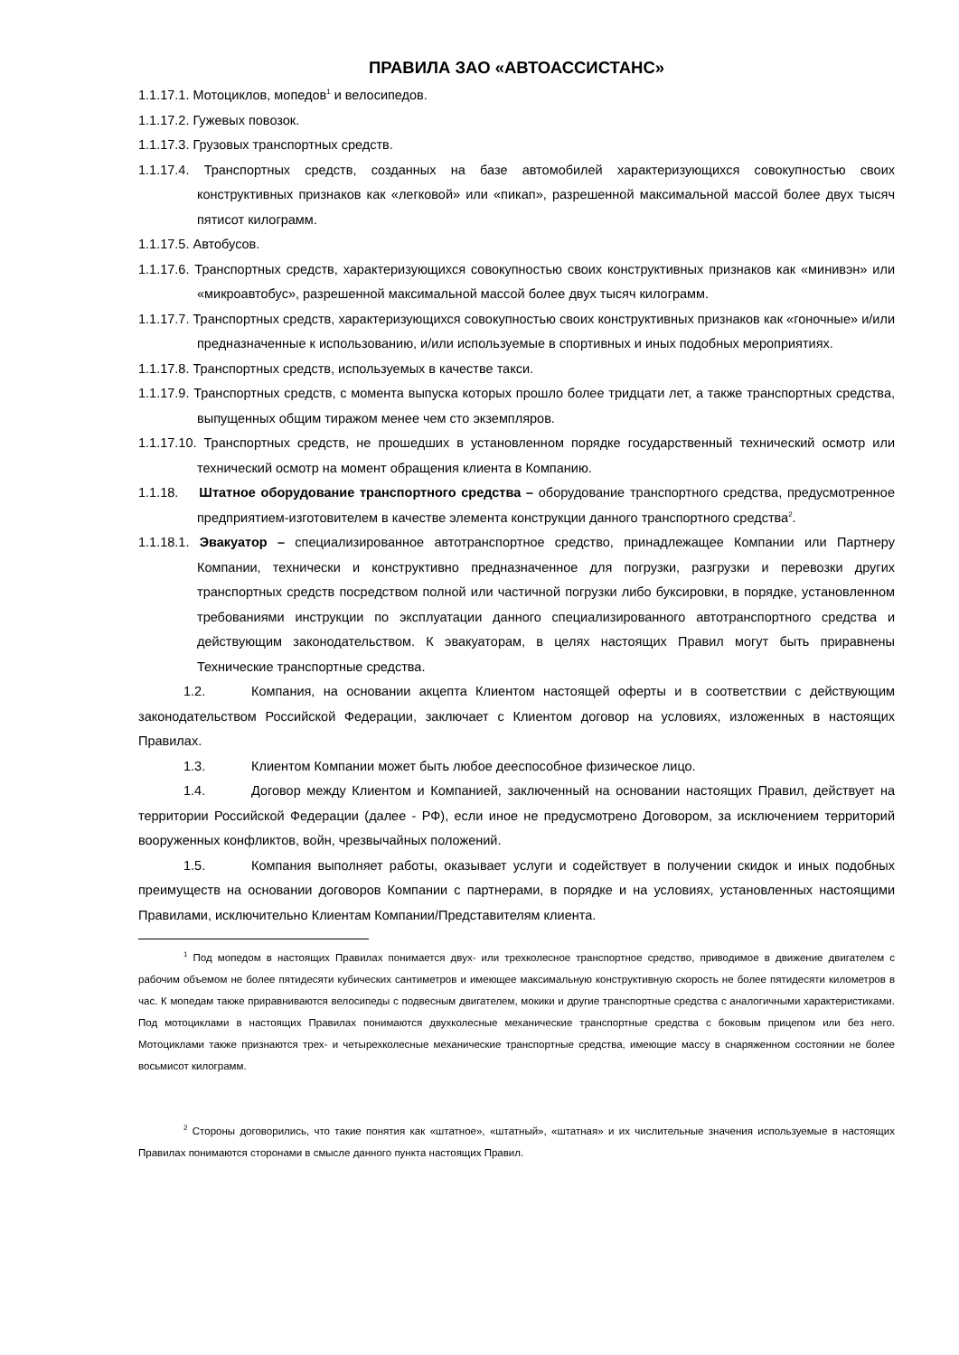ПРАВИЛА ЗАО «АВТОАССИСТАНС»
1.1.17.1. Мотоциклов, мопедов<sup>1</sup> и велосипедов.
1.1.17.2. Гужевых повозок.
1.1.17.3. Грузовых транспортных средств.
1.1.17.4. Транспортных средств, созданных на базе автомобилей характеризующихся совокупностью своих конструктивных признаков как «легковой» или «пикап», разрешенной максимальной массой более двух тысяч пятисот килограмм.
1.1.17.5. Автобусов.
1.1.17.6. Транспортных средств, характеризующихся совокупностью своих конструктивных признаков как «минивэн» или «микроавтобус», разрешенной максимальной массой более двух тысяч килограмм.
1.1.17.7. Транспортных средств, характеризующихся совокупностью своих конструктивных признаков как «гоночные» и/или предназначенные к использованию, и/или используемые в спортивных и иных подобных мероприятиях.
1.1.17.8. Транспортных средств, используемых в качестве такси.
1.1.17.9. Транспортных средств, с момента выпуска которых прошло более тридцати лет, а также транспортных средства, выпущенных общим тиражом менее чем сто экземпляров.
1.1.17.10. Транспортных средств, не прошедших в установленном порядке государственный технический осмотр или технический осмотр на момент обращения клиента в Компанию.
1.1.18. Штатное оборудование транспортного средства – оборудование транспортного средства, предусмотренное предприятием-изготовителем в качестве элемента конструкции данного транспортного средства<sup>2</sup>.
1.1.18.1. Эвакуатор – специализированное автотранспортное средство, принадлежащее Компании или Партнеру Компании, технически и конструктивно предназначенное для погрузки, разгрузки и перевозки других транспортных средств посредством полной или частичной погрузки либо буксировки, в порядке, установленном требованиями инструкции по эксплуатации данного специализированного автотранспортного средства и действующим законодательством. К эвакуаторам, в целях настоящих Правил могут быть приравнены Технические транспортные средства.
1.2. Компания, на основании акцепта Клиентом настоящей оферты и в соответствии с действующим законодательством Российской Федерации, заключает с Клиентом договор на условиях, изложенных в настоящих Правилах.
1.3. Клиентом Компании может быть любое дееспособное физическое лицо.
1.4. Договор между Клиентом и Компанией, заключенный на основании настоящих Правил, действует на территории Российской Федерации (далее - РФ), если иное не предусмотрено Договором, за исключением территорий вооруженных конфликтов, войн, чрезвычайных положений.
1.5. Компания выполняет работы, оказывает услуги и содействует в получении скидок и иных подобных преимуществ на основании договоров Компании с партнерами, в порядке и на условиях, установленных настоящими Правилами, исключительно Клиентам Компании/Представителям клиента.
<sup>1</sup> Под мопедом в настоящих Правилах понимается двух- или трехколесное транспортное средство, приводимое в движение двигателем с рабочим объемом не более пятидесяти кубических сантиметров и имеющее максимальную конструктивную скорость не более пятидесяти километров в час. К мопедам также приравниваются велосипеды с подвесным двигателем, мокики и другие транспортные средства с аналогичными характеристиками. Под мотоциклами в настоящих Правилах понимаются двухколесные механические транспортные средства с боковым прицепом или без него. Мотоциклами также признаются трех- и четырехколесные механические транспортные средства, имеющие массу в снаряженном состоянии не более восьмисот килограмм.
<sup>2</sup> Стороны договорились, что такие понятия как «штатное», «штатный», «штатная» и их числительные значения используемые в настоящих Правилах понимаются сторонами в смысле данного пункта настоящих Правил.